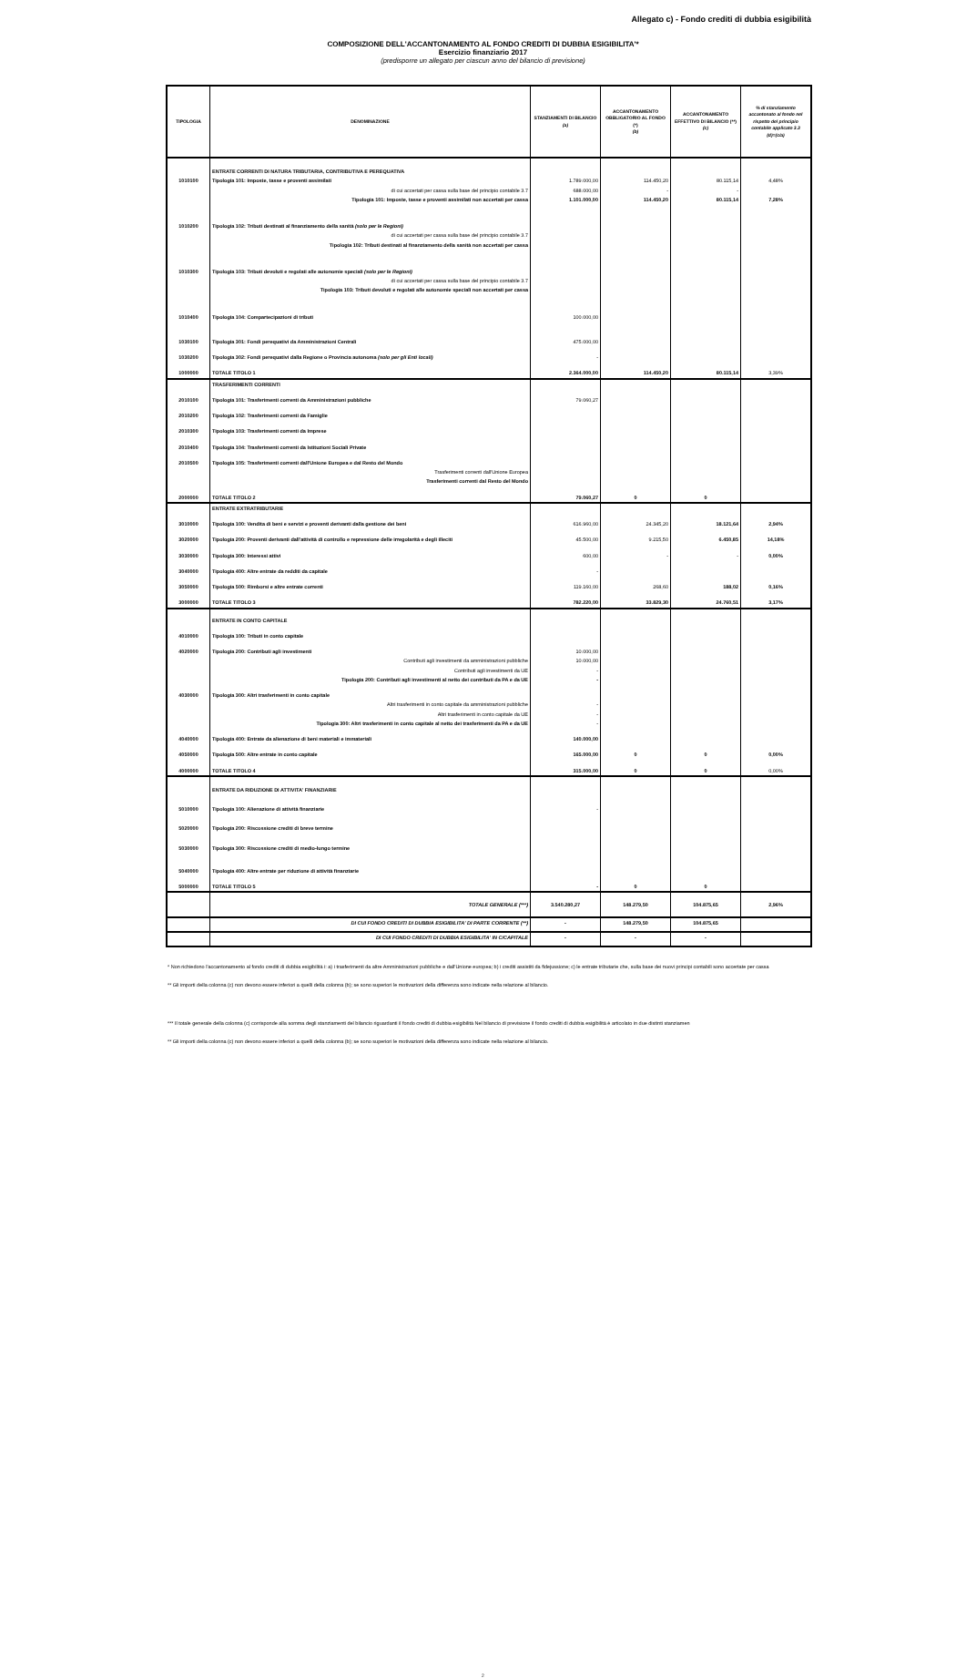Allegato c) - Fondo crediti di dubbia esigibilità
COMPOSIZIONE DELL'ACCANTONAMENTO AL FONDO CREDITI DI DUBBIA ESIGIBILITA'*
Esercizio finanziario 2017
(predisporre un allegato per ciascun anno del bilancio di previsione)
| TIPOLOGIA | DENOMINAZIONE | STANZIAMENTI DI BILANCIO (a) | ACCANTONAMENTO OBBLIGATORIO AL FONDO (*) (b) | ACCANTONAMENTO EFFETTIVO DI BILANCIO (**) (c) | % di stanziamento accantonato al fondo nel rispetto del principio contabile applicato 3.3 (d)=(c/a) |
| --- | --- | --- | --- | --- | --- |
| | ENTRATE CORRENTI DI NATURA TRIBUTARIA, CONTRIBUTIVA E PEREQUATIVA | | | | |
| 1010100 | Tipologia 101: Imposte, tasse e proventi assimilati | 1.789.000,00 | 114.450,20 | 80.115,14 | 4,48% |
| | di cui accertati per cassa sulla base del principio contabile 3.7 | 688.000,00 | - | - | |
| | Tipologia 101: Imposte, tasse e proventi assimilati non accertati per cassa | 1.101.000,00 | 114.450,20 | 80.115,14 | 7,28% |
| 1010200 | Tipologia 102: Tributi destinati al finanziamento della sanità (solo per le Regioni) | | | | |
| | di cui accertati per cassa sulla base del principio contabile 3.7 | | | | |
| | Tipologia 102: Tributi destinati al finanziamento della sanità non accertati per cassa | | | | |
| 1010300 | Tipologia 103: Tributi devoluti e regolati alle autonomie speciali (solo per le Regioni) | | | | |
| | di cui accertati per cassa sulla base del principio contabile 3.7 | | | | |
| | Tipologia 103: Tributi devoluti e regolati alle autonomie speciali non accertati per cassa | | | | |
| 1010400 | Tipologia 104: Compartecipazioni di tributi | 100.000,00 | | | |
| 1030100 | Tipologia 301: Fondi perequativi da Amministrazioni Centrali | 475.000,00 | | | |
| 1030200 | Tipologia 302: Fondi perequativi dalla Regione o Provincia autonoma (solo per gli Enti locali) | - | | | |
| 1000000 | TOTALE TITOLO 1 | 2.364.000,00 | 114.450,20 | 80.115,14 | 3,39% |
| | TRASFERIMENTI CORRENTI | | | | |
| 2010100 | Tipologia 101: Trasferimenti correnti da Amministrazioni pubbliche | 79.060,27 | | | |
| 2010200 | Tipologia 102: Trasferimenti correnti da Famiglie | | | | |
| 2010300 | Tipologia 103: Trasferimenti correnti da Imprese | | | | |
| 2010400 | Tipologia 104: Trasferimenti correnti da Istituzioni Sociali Private | | | | |
| 2010500 | Tipologia 105: Trasferimenti correnti dall'Unione Europea e dal Resto del Mondo | | | | |
| | Trasferimenti correnti dall'Unione Europea | | | | |
| | Trasferimenti correnti dal Resto del Mondo | | | | |
| 2000000 | TOTALE TITOLO 2 | 79.060,27 | 0 | 0 | |
| | ENTRATE EXTRATRIBUTARIE | | | | |
| 3010000 | Tipologia 100: Vendita di beni e servizi e proventi derivanti dalla gestione dei beni | 616.960,00 | 24.345,20 | 18.121,64 | 2,94% |
| 3020000 | Tipologia 200: Proventi derivanti dall'attività di controllo e repressione delle irregolarità e degli illeciti | 45.500,00 | 9.215,50 | 6.450,85 | 14,18% |
| 3030000 | Tipologia 300: Interessi attivi | 600,00 | - | - | 0,00% |
| 3040000 | Tipologia 400: Altre entrate da redditi da capitale | - | | | |
| 3050000 | Tipologia 500: Rimborsi e altre entrate correnti | 119.160,00 | 268,60 | 188,02 | 0,16% |
| 3000000 | TOTALE TITOLO 3 | 782.220,00 | 33.829,30 | 24.760,51 | 3,17% |
| | ENTRATE IN CONTO CAPITALE | | | | |
| 4010000 | Tipologia 100: Tributi in conto capitale | | | | |
| 4020000 | Tipologia 200: Contributi agli investimenti | 10.000,00 | | | |
| | Contributi agli investimenti da amministrazioni pubbliche | 10.000,00 | | | |
| | Contributi agli investimenti da UE | - | | | |
| | Tipologia 200: Contributi agli investimenti al netto dei contributi da PA e da UE | - | | | |
| 4030000 | Tipologia 300: Altri trasferimenti in conto capitale | | | | |
| | Altri trasferimenti in conto capitale da amministrazioni pubbliche | - | | | |
| | Altri trasferimenti in conto capitale da UE | - | | | |
| | Tipologia 300: Altri trasferimenti in conto capitale al netto dei trasferimenti da PA e da UE | - | | | |
| 4040000 | Tipologia 400: Entrate da alienazione di beni materiali e immateriali | 140.000,00 | | | |
| 4050000 | Tipologia 500: Altre entrate in conto capitale | 165.000,00 | 0 | 0 | 0,00% |
| 4000000 | TOTALE TITOLO 4 | 315.000,00 | 0 | 0 | 0,00% |
| | ENTRATE DA RIDUZIONE DI ATTIVITA' FINANZIARIE | | | | |
| 5010000 | Tipologia 100: Alienazione di attività finanziarie | - | | | |
| 5020000 | Tipologia 200: Riscossione crediti di breve termine | | | | |
| 5030000 | Tipologia 300: Riscossione crediti di medio-lungo termine | | | | |
| 5040000 | Tipologia 400: Altre entrate per riduzione di attività finanziarie | | | | |
| 5000000 | TOTALE TITOLO 5 | - | 0 | 0 | |
| | TOTALE GENERALE (***) | 3.540.280,27 | 148.279,50 | 104.875,65 | 2,96% |
| | DI CUI FONDO CREDITI DI DUBBIA ESIGIBILITA' DI PARTE CORRENTE (**) | - | 148.279,50 | 104.875,65 | |
| | DI CUI FONDO CREDITI DI DUBBIA ESIGIBILITA' IN C/CAPITALE | - | - | - | |
* Non richiedono l'accantonamento al fondo crediti di dubbia esigibilità i: a) i trasferimenti da altre Amministrazioni pubbliche e dall'Unione europea; b) i crediti assistiti da fidejussione; c) le entrate tributarie che, sulla base dei nuovi principi contabili sono accertate per cassa
** Gli importi della colonna (c) non devono essere inferiori a quelli della colonna (b); se sono superiori le motivazioni della differenza sono indicate nella relazione al bilancio.
*** Il totale generale della colonna (c) corrisponde alla somma degli stanziamenti del bilancio riguardanti il fondo crediti di dubbia esigibilità Nel bilancio di previsione il fondo crediti di dubbia esigibilità è articolato in due distinti stanziamen
** Gli importi della colonna (c) non devono essere inferiori a quelli della colonna (b); se sono superiori le motivazioni della differenza sono indicate nella relazione al bilancio.
2